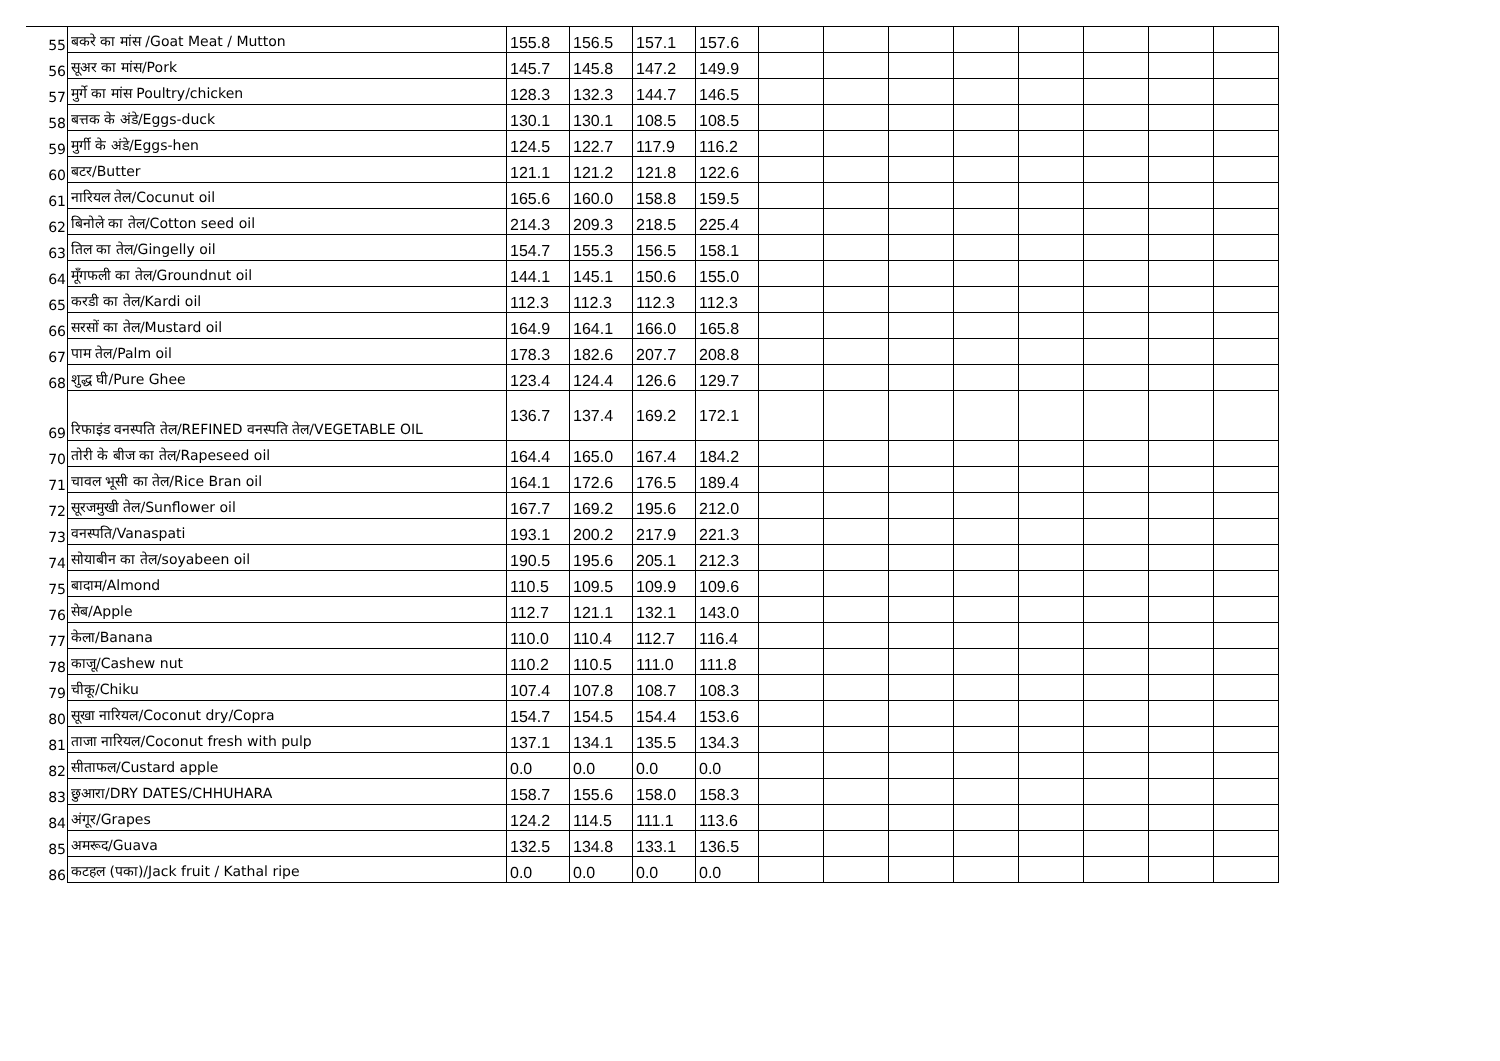| 55 | बकरे का मांस /Goat Meat / Mutton | 155.8 | 156.5 | 157.1 | 157.6 | | | | | | | | |
| 56 | सूअर का मांस/Pork | 145.7 | 145.8 | 147.2 | 149.9 | | | | | | | | |
| 57 | मुर्गे का मांस Poultry/chicken | 128.3 | 132.3 | 144.7 | 146.5 | | | | | | | | |
| 58 | बत्तक के अंडे/Eggs-duck | 130.1 | 130.1 | 108.5 | 108.5 | | | | | | | | |
| 59 | मुर्गी के अंडे/Eggs-hen | 124.5 | 122.7 | 117.9 | 116.2 | | | | | | | | |
| 60 | बटर/Butter | 121.1 | 121.2 | 121.8 | 122.6 | | | | | | | | |
| 61 | नारियल तेल/Cocunut oil | 165.6 | 160.0 | 158.8 | 159.5 | | | | | | | | |
| 62 | बिनोले का तेल/Cotton seed oil | 214.3 | 209.3 | 218.5 | 225.4 | | | | | | | | |
| 63 | तिल का तेल/Gingelly oil | 154.7 | 155.3 | 156.5 | 158.1 | | | | | | | | |
| 64 | मूँगफली का तेल/Groundnut oil | 144.1 | 145.1 | 150.6 | 155.0 | | | | | | | | |
| 65 | करडी का तेल/Kardi oil | 112.3 | 112.3 | 112.3 | 112.3 | | | | | | | | |
| 66 | सरसों का तेल/Mustard oil | 164.9 | 164.1 | 166.0 | 165.8 | | | | | | | | |
| 67 | पाम तेल/Palm oil | 178.3 | 182.6 | 207.7 | 208.8 | | | | | | | | |
| 68 | शुद्ध घी/Pure Ghee | 123.4 | 124.4 | 126.6 | 129.7 | | | | | | | | |
| 69 | रिफाइंड वनस्पति तेल/REFINED वनस्पति तेल/VEGETABLE OIL | 136.7 | 137.4 | 169.2 | 172.1 | | | | | | | | |
| 70 | तोरी के बीज का तेल/Rapeseed oil | 164.4 | 165.0 | 167.4 | 184.2 | | | | | | | | |
| 71 | चावल भूसी का तेल/Rice Bran oil | 164.1 | 172.6 | 176.5 | 189.4 | | | | | | | | |
| 72 | सूरजमुखी तेल/Sunflower oil | 167.7 | 169.2 | 195.6 | 212.0 | | | | | | | | |
| 73 | वनस्पति/Vanaspati | 193.1 | 200.2 | 217.9 | 221.3 | | | | | | | | |
| 74 | सोयाबीन का तेल/soyabeen oil | 190.5 | 195.6 | 205.1 | 212.3 | | | | | | | | |
| 75 | बादाम/Almond | 110.5 | 109.5 | 109.9 | 109.6 | | | | | | | | |
| 76 | सेब/Apple | 112.7 | 121.1 | 132.1 | 143.0 | | | | | | | | |
| 77 | केला/Banana | 110.0 | 110.4 | 112.7 | 116.4 | | | | | | | | |
| 78 | काजू/Cashew nut | 110.2 | 110.5 | 111.0 | 111.8 | | | | | | | | |
| 79 | चीकू/Chiku | 107.4 | 107.8 | 108.7 | 108.3 | | | | | | | | |
| 80 | सूखा नारियल/Coconut dry/Copra | 154.7 | 154.5 | 154.4 | 153.6 | | | | | | | | |
| 81 | ताजा नारियल/Coconut fresh with pulp | 137.1 | 134.1 | 135.5 | 134.3 | | | | | | | | |
| 82 | सीताफल/Custard apple | 0.0 | 0.0 | 0.0 | 0.0 | | | | | | | | |
| 83 | छुआरा/DRY DATES/CHHUHARA | 158.7 | 155.6 | 158.0 | 158.3 | | | | | | | | |
| 84 | अंगूर/Grapes | 124.2 | 114.5 | 111.1 | 113.6 | | | | | | | | |
| 85 | अमरूद/Guava | 132.5 | 134.8 | 133.1 | 136.5 | | | | | | | | |
| 86 | कटहल (पका)/Jack fruit / Kathal ripe | 0.0 | 0.0 | 0.0 | 0.0 | | | | | | | | |